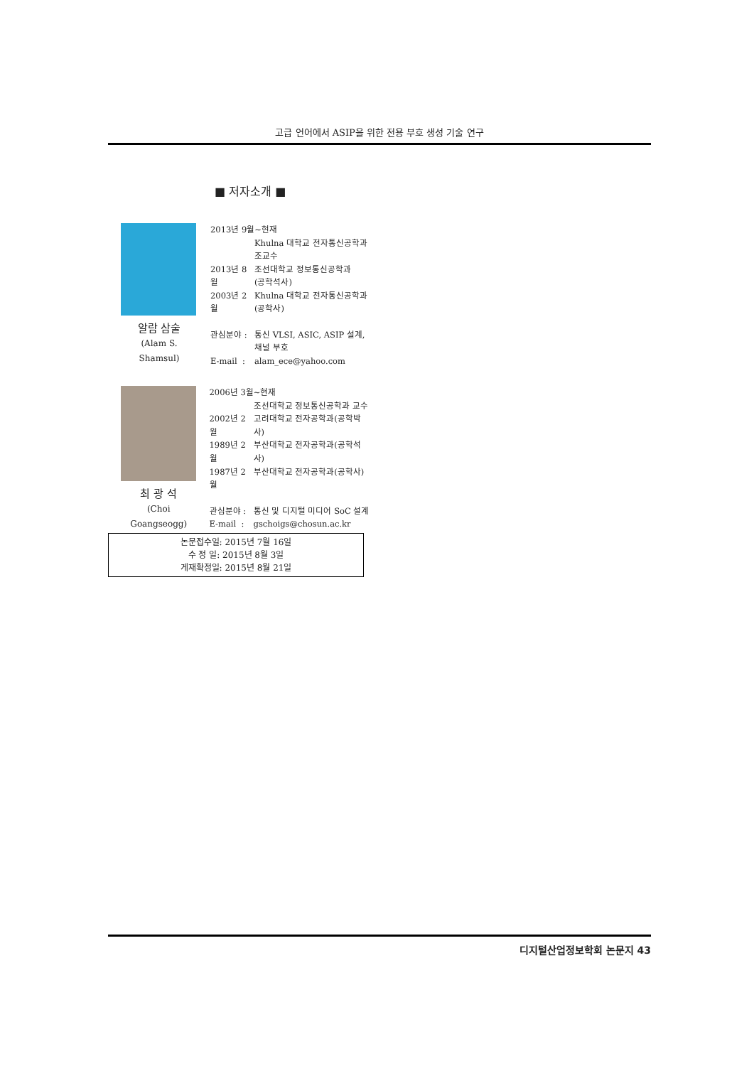고급 언어에서 ASIP을 위한 전용 부호 생성 기술 연구
■ 저자소개 ■
알람 삼술
(Alam S. Shamsul)
| 2013년 9월~현재 | |
| | Khulna 대학교 전자통신공학과 조교수 |
| 2013년 8월 | 조선대학교 정보통신공학과 (공학석사) |
| 2003년 2월 | Khulna 대학교 전자통신공학과 (공학사) |
| 관심분야 : | 통신 VLSI, ASIC, ASIP 설계, 채널 부호 |
| E-mail : | alam_ece@yahoo.com |
최 광 석
(Choi Goangseogg)
| 2006년 3월~현재 | |
| | 조선대학교 정보통신공학과 교수 |
| 2002년 2월 | 고려대학교 전자공학과(공학박사) |
| 1989년 2월 | 부산대학교 전자공학과(공학석사) |
| 1987년 2월 | 부산대학교 전자공학과(공학사) |
| 관심분야 : | 통신 및 디지털 미디어 SoC 설계 |
| E-mail : | gschoigs@chosun.ac.kr |
논문접수일: 2015년 7월 16일
수 정 일: 2015년 8월 3일
게재확정일: 2015년 8월 21일
디지털산업정보학회 논문지 43